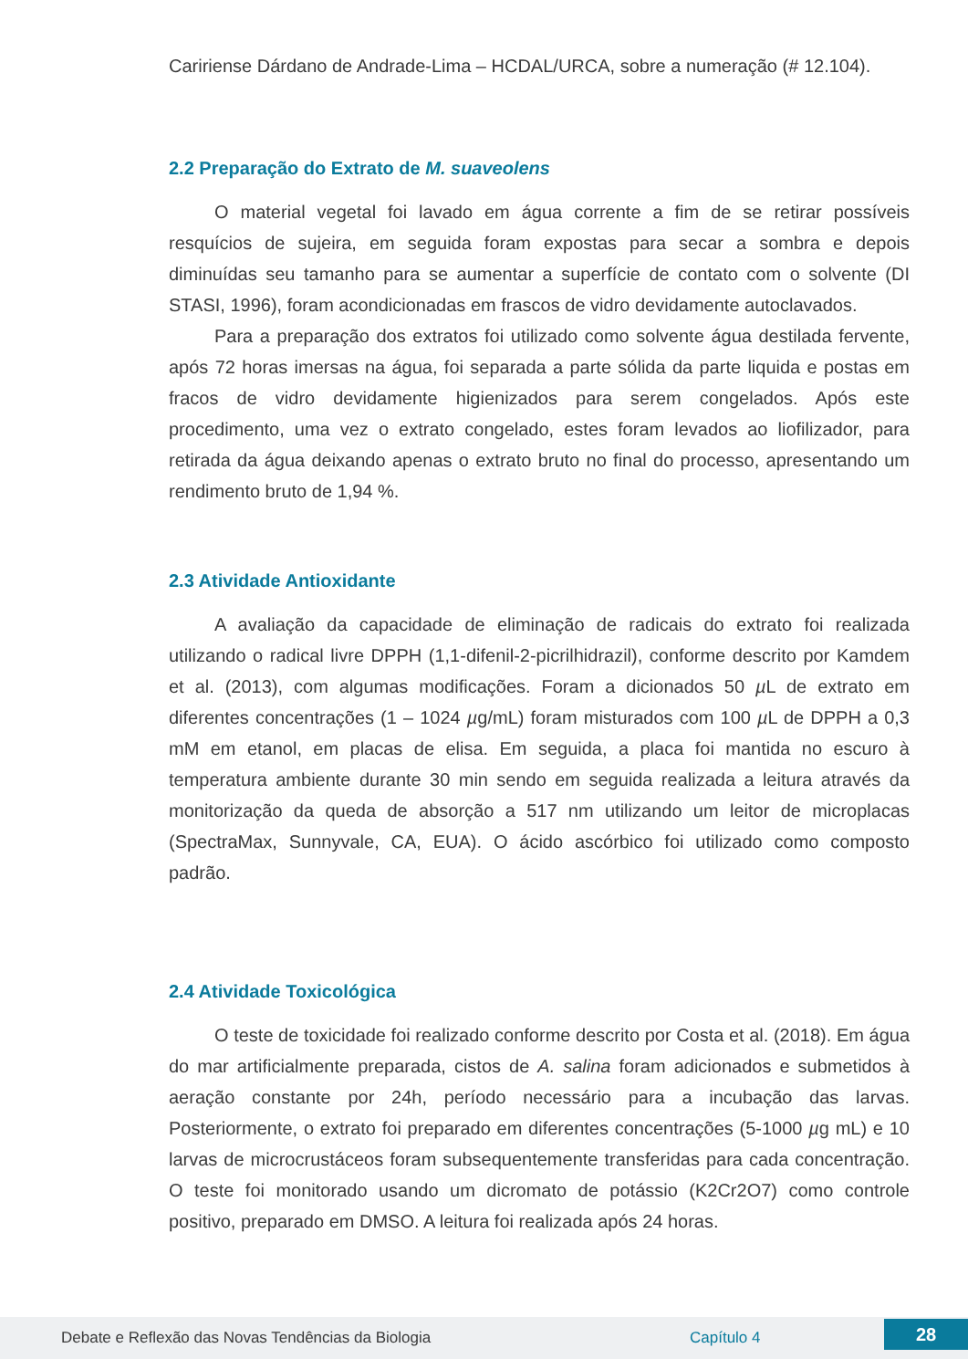Caririense Dárdano de Andrade-Lima – HCDAL/URCA, sobre a numeração (# 12.104).
2.2 Preparação do Extrato de M. suaveolens
O material vegetal foi lavado em água corrente a fim de se retirar possíveis resquícios de sujeira, em seguida foram expostas para secar a sombra e depois diminuídas seu tamanho para se aumentar a superfície de contato com o solvente (DI STASI, 1996), foram acondicionadas em frascos de vidro devidamente autoclavados.
Para a preparação dos extratos foi utilizado como solvente água destilada fervente, após 72 horas imersas na água, foi separada a parte sólida da parte liquida e postas em fracos de vidro devidamente higienizados para serem congelados. Após este procedimento, uma vez o extrato congelado, estes foram levados ao liofilizador, para retirada da água deixando apenas o extrato bruto no final do processo, apresentando um rendimento bruto de 1,94 %.
2.3 Atividade Antioxidante
A avaliação da capacidade de eliminação de radicais do extrato foi realizada utilizando o radical livre DPPH (1,1-difenil-2-picrilhidrazil), conforme descrito por Kamdem et al. (2013), com algumas modificações. Foram a dicionados 50 µ L de extrato em diferentes concentrações (1 – 1024 µg/mL) foram misturados com 100 µ L de DPPH a 0,3 mM em etanol, em placas de elisa. Em seguida, a placa foi mantida no escuro à temperatura ambiente durante 30 min sendo em seguida realizada a leitura através da monitorização da queda de absorção a 517 nm utilizando um leitor de microplacas (SpectraMax, Sunnyvale, CA, EUA). O ácido ascórbico foi utilizado como composto padrão.
2.4 Atividade Toxicológica
O teste de toxicidade foi realizado conforme descrito por Costa et al. (2018). Em água do mar artificialmente preparada, cistos de A. salina foram adicionados e submetidos à aeração constante por 24h, período necessário para a incubação das larvas. Posteriormente, o extrato foi preparado em diferentes concentrações (5-1000 µg mL) e 10 larvas de microcrustáceos foram subsequentemente transferidas para cada concentração. O teste foi monitorado usando um dicromato de potássio (K2Cr2O7) como controle positivo, preparado em DMSO. A leitura foi realizada após 24 horas.
Debate e Reflexão das Novas Tendências da Biologia Capítulo 4 28